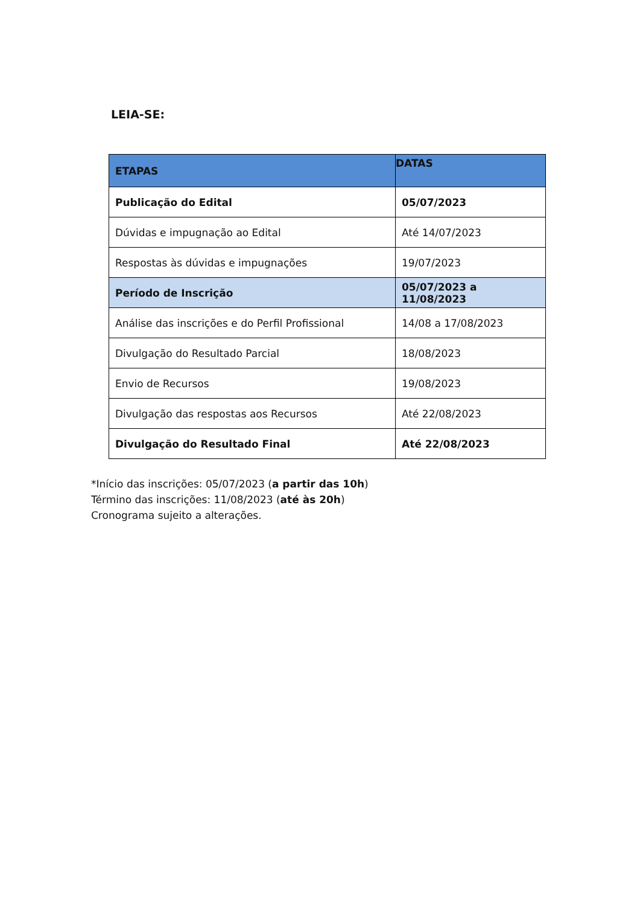LEIA-SE:
| ETAPAS | DATAS |
| --- | --- |
| Publicação do Edital | 05/07/2023 |
| Dúvidas e impugnação ao Edital | Até 14/07/2023 |
| Respostas às dúvidas e impugnações | 19/07/2023 |
| Período de Inscrição | 05/07/2023 a 11/08/2023 |
| Análise das inscrições e do Perfil Profissional | 14/08 a 17/08/2023 |
| Divulgação do Resultado Parcial | 18/08/2023 |
| Envio de Recursos | 19/08/2023 |
| Divulgação das respostas aos Recursos | Até 22/08/2023 |
| Divulgação do Resultado Final | Até 22/08/2023 |
*Início das inscrições: 05/07/2023 (a partir das 10h)
Término das inscrições: 11/08/2023 (até às 20h)
Cronograma sujeito a alterações.